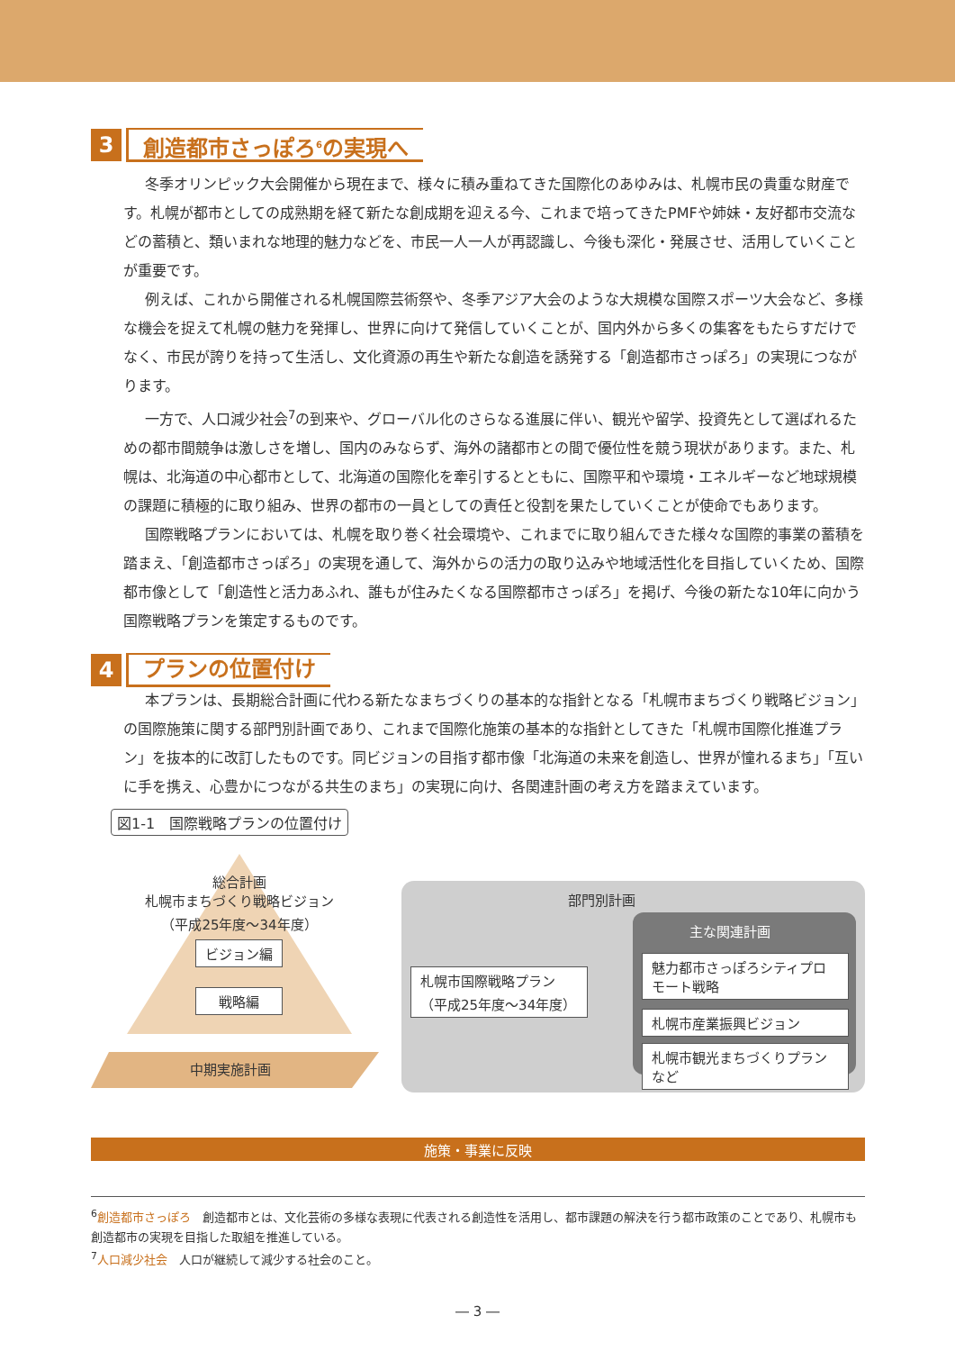3
創造都市さっぽろ<sup>6</sup>の実現へ
冬季オリンピック大会開催から現在まで、様々に積み重ねてきた国際化のあゆみは、札幌市民の貴重な財産です。札幌が都市としての成熟期を経て新たな創成期を迎える今、これまで培ってきたPMFや姉妹・友好都市交流などの蓄積と、類いまれな地理的魅力などを、市民一人一人が再認識し、今後も深化・発展させ、活用していくことが重要です。
例えば、これから開催される札幌国際芸術祭や、冬季アジア大会のような大規模な国際スポーツ大会など、多様な機会を捉えて札幌の魅力を発揮し、世界に向けて発信していくことが、国内外から多くの集客をもたらすだけでなく、市民が誇りを持って生活し、文化資源の再生や新たな創造を誘発する「創造都市さっぽろ」の実現につながります。
一方で、人口減少社会<sup>7</sup>の到来や、グローバル化のさらなる進展に伴い、観光や留学、投資先として選ばれるための都市間競争は激しさを増し、国内のみならず、海外の諸都市との間で優位性を競う現状があります。また、札幌は、北海道の中心都市として、北海道の国際化を牽引するとともに、国際平和や環境・エネルギーなど地球規模の課題に積極的に取り組み、世界の都市の一員としての責任と役割を果たしていくことが使命でもあります。
国際戦略プランにおいては、札幌を取り巻く社会環境や、これまでに取り組んできた様々な国際的事業の蓄積を踏まえ、「創造都市さっぽろ」の実現を通して、海外からの活力の取り込みや地域活性化を目指していくため、国際都市像として「創造性と活力あふれ、誰もが住みたくなる国際都市さっぽろ」を掲げ、今後の新たな10年に向かう国際戦略プランを策定するものです。
4
プランの位置付け
本プランは、長期総合計画に代わる新たなまちづくりの基本的な指針となる「札幌市まちづくり戦略ビジョン」の国際施策に関する部門別計画であり、これまで国際化施策の基本的な指針としてきた「札幌市国際化推進プラン」を抜本的に改訂したものです。同ビジョンの目指す都市像「北海道の未来を創造し、世界が憧れるまち」「互いに手を携え、心豊かにつながる共生のまち」の実現に向け、各関連計画の考え方を踏まえています。
図1-1　国際戦略プランの位置付け
総合計画
札幌市まちづくり戦略ビジョン
（平成25年度～34年度）
ビジョン編
戦略編
中期実施計画
部門別計画
主な関連計画
札幌市国際戦略プラン
（平成25年度～34年度）
魅力都市さっぽろシティプロモート戦略
札幌市産業振興ビジョン
札幌市観光まちづくりプラン など
施策・事業に反映
<sup>6</sup> 創造都市さっぽろ　創造都市とは、文化芸術の多様な表現に代表される創造性を活用し、都市課題の解決を行う都市政策のことであり、札幌市も創造都市の実現を目指した取組を推進している。
<sup>7</sup> 人口減少社会　人口が継続して減少する社会のこと。
― 3 ―